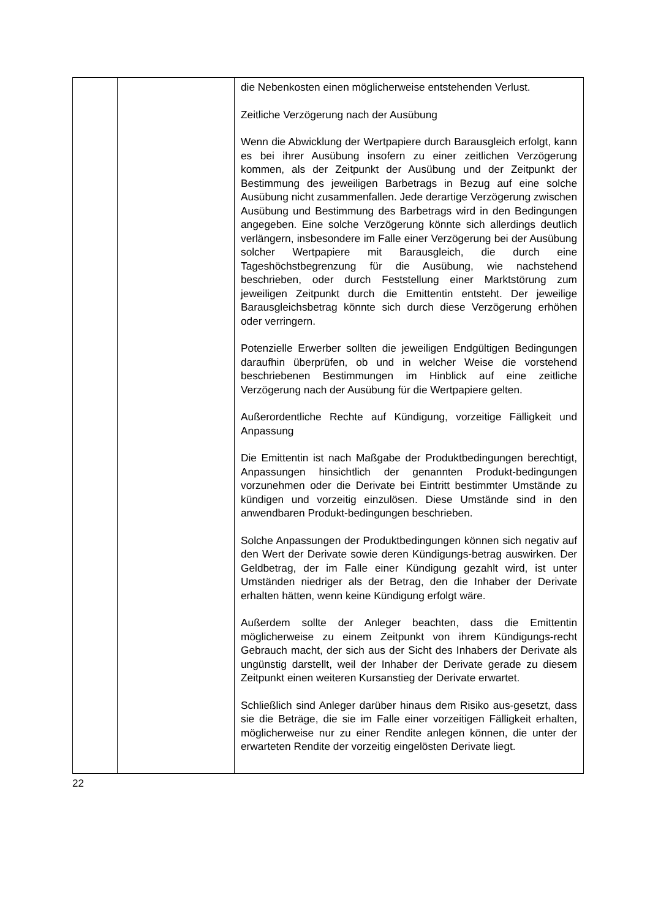| | | die Nebenkosten einen möglicherweise entstehenden Verlust. Zeitliche Verzögerung nach der Ausübung Wenn die Abwicklung der Wertpapiere durch Barausgleich erfolgt, kann es bei ihrer Ausübung insofern zu einer zeitlichen Verzögerung kommen, als der Zeitpunkt der Ausübung und der Zeitpunkt der Bestimmung des jeweiligen Barbetrags in Bezug auf eine solche Ausübung nicht zusammenfallen. Jede derartige Verzögerung zwischen Ausübung und Bestimmung des Barbetrags wird in den Bedingungen angegeben. Eine solche Verzögerung könnte sich allerdings deutlich verlängern, insbesondere im Falle einer Verzögerung bei der Ausübung solcher Wertpapiere mit Barausgleich, die durch eine Tageshöchstbegrenzung für die Ausübung, wie nachstehend beschrieben, oder durch Feststellung einer Marktstörung zum jeweiligen Zeitpunkt durch die Emittentin entsteht. Der jeweilige Barausgleichsbetrag könnte sich durch diese Verzögerung erhöhen oder verringern. Potenzielle Erwerber sollten die jeweiligen Endgültigen Bedingungen daraufhin überprüfen, ob und in welcher Weise die vorstehend beschriebenen Bestimmungen im Hinblick auf eine zeitliche Verzögerung nach der Ausübung für die Wertpapiere gelten. Außerordentliche Rechte auf Kündigung, vorzeitige Fälligkeit und Anpassung Die Emittentin ist nach Maßgabe der Produktbedingungen berechtigt, Anpassungen hinsichtlich der genannten Produkt-bedingungen vorzunehmen oder die Derivate bei Eintritt bestimmter Umstände zu kündigen und vorzeitig einzulösen. Diese Umstände sind in den anwendbaren Produkt-bedingungen beschrieben. Solche Anpassungen der Produktbedingungen können sich negativ auf den Wert der Derivate sowie deren Kündigungs-betrag auswirken. Der Geldbetrag, der im Falle einer Kündigung gezahlt wird, ist unter Umständen niedriger als der Betrag, den die Inhaber der Derivate erhalten hätten, wenn keine Kündigung erfolgt wäre. Außerdem sollte der Anleger beachten, dass die Emittentin möglicherweise zu einem Zeitpunkt von ihrem Kündigungs-recht Gebrauch macht, der sich aus der Sicht des Inhabers der Derivate als ungünstig darstellt, weil der Inhaber der Derivate gerade zu diesem Zeitpunkt einen weiteren Kursanstieg der Derivate erwartet. Schließlich sind Anleger darüber hinaus dem Risiko aus-gesetzt, dass sie die Beträge, die sie im Falle einer vorzeitigen Fälligkeit erhalten, möglicherweise nur zu einer Rendite anlegen können, die unter der erwarteten Rendite der vorzeitig eingelösten Derivate liegt. |
22